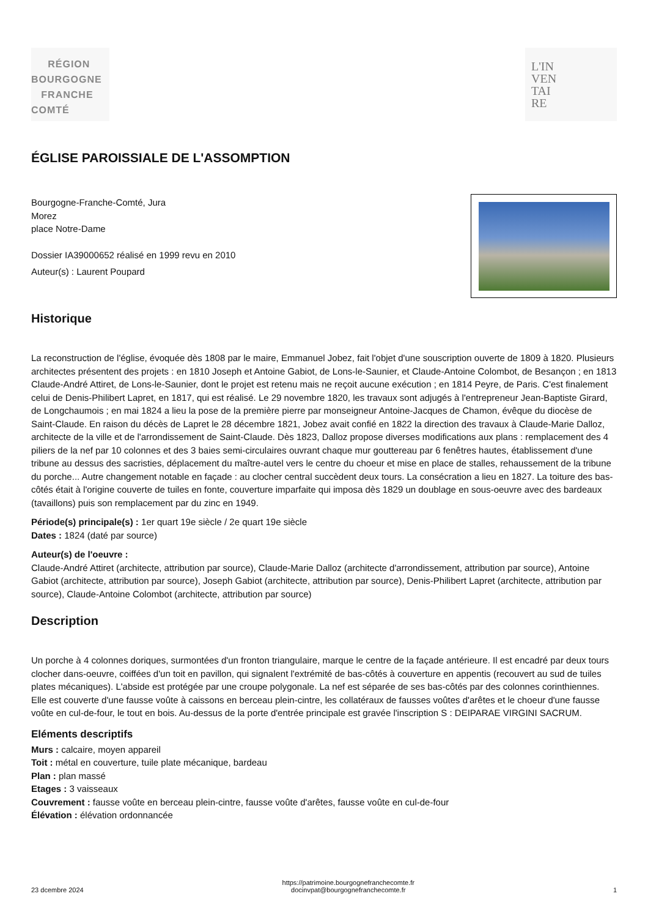RÉGION
BOURGOGNE
FRANCHE
COMTÉ
L'IN
VEN
TAI
RE
ÉGLISE PAROISSIALE DE L'ASSOMPTION
Bourgogne-Franche-Comté, Jura
Morez
place Notre-Dame
Dossier IA39000652 réalisé en 1999 revu en 2010
Auteur(s) : Laurent Poupard
Historique
La reconstruction de l'église, évoquée dès 1808 par le maire, Emmanuel Jobez, fait l'objet d'une souscription ouverte de 1809 à 1820. Plusieurs architectes présentent des projets : en 1810 Joseph et Antoine Gabiot, de Lons-le-Saunier, et Claude-Antoine Colombot, de Besançon ; en 1813 Claude-André Attiret, de Lons-le-Saunier, dont le projet est retenu mais ne reçoit aucune exécution ; en 1814 Peyre, de Paris. C'est finalement celui de Denis-Philibert Lapret, en 1817, qui est réalisé. Le 29 novembre 1820, les travaux sont adjugés à l'entrepreneur Jean-Baptiste Girard, de Longchaumois ; en mai 1824 a lieu la pose de la première pierre par monseigneur Antoine-Jacques de Chamon, évêque du diocèse de Saint-Claude. En raison du décès de Lapret le 28 décembre 1821, Jobez avait confié en 1822 la direction des travaux à Claude-Marie Dalloz, architecte de la ville et de l'arrondissement de Saint-Claude. Dès 1823, Dalloz propose diverses modifications aux plans : remplacement des 4 piliers de la nef par 10 colonnes et des 3 baies semi-circulaires ouvrant chaque mur gouttereau par 6 fenêtres hautes, établissement d'une tribune au dessus des sacristies, déplacement du maître-autel vers le centre du choeur et mise en place de stalles, rehaussement de la tribune du porche... Autre changement notable en façade : au clocher central succèdent deux tours. La consécration a lieu en 1827. La toiture des bas-côtés était à l'origine couverte de tuiles en fonte, couverture imparfaite qui imposa dès 1829 un doublage en sous-oeuvre avec des bardeaux (tavaillons) puis son remplacement par du zinc en 1949.
Période(s) principale(s) : 1er quart 19e siècle / 2e quart 19e siècle
Dates : 1824 (daté par source)
Auteur(s) de l'oeuvre :
Claude-André Attiret (architecte, attribution par source), Claude-Marie Dalloz (architecte d'arrondissement, attribution par source), Antoine Gabiot (architecte, attribution par source), Joseph Gabiot (architecte, attribution par source), Denis-Philibert Lapret (architecte, attribution par source), Claude-Antoine Colombot (architecte, attribution par source)
Description
Un porche à 4 colonnes doriques, surmontées d'un fronton triangulaire, marque le centre de la façade antérieure. Il est encadré par deux tours clocher dans-oeuvre, coiffées d'un toit en pavillon, qui signalent l'extrémité de bas-côtés à couverture en appentis (recouvert au sud de tuiles plates mécaniques). L'abside est protégée par une croupe polygonale. La nef est séparée de ses bas-côtés par des colonnes corinthiennes. Elle est couverte d'une fausse voûte à caissons en berceau plein-cintre, les collatéraux de fausses voûtes d'arêtes et le choeur d'une fausse voûte en cul-de-four, le tout en bois. Au-dessus de la porte d'entrée principale est gravée l'inscription S : DEIPARAE VIRGINI SACRUM.
Eléments descriptifs
Murs : calcaire, moyen appareil
Toit : métal en couverture, tuile plate mécanique, bardeau
Plan : plan massé
Etages : 3 vaisseaux
Couvrement : fausse voûte en berceau plein-cintre, fausse voûte d'arêtes, fausse voûte en cul-de-four
Élévation : élévation ordonnancée
23 dcembre 2024 https://patrimoine.bourgognefranchecomte.fr
docinvpat@bourgognefranchecomte.fr 1